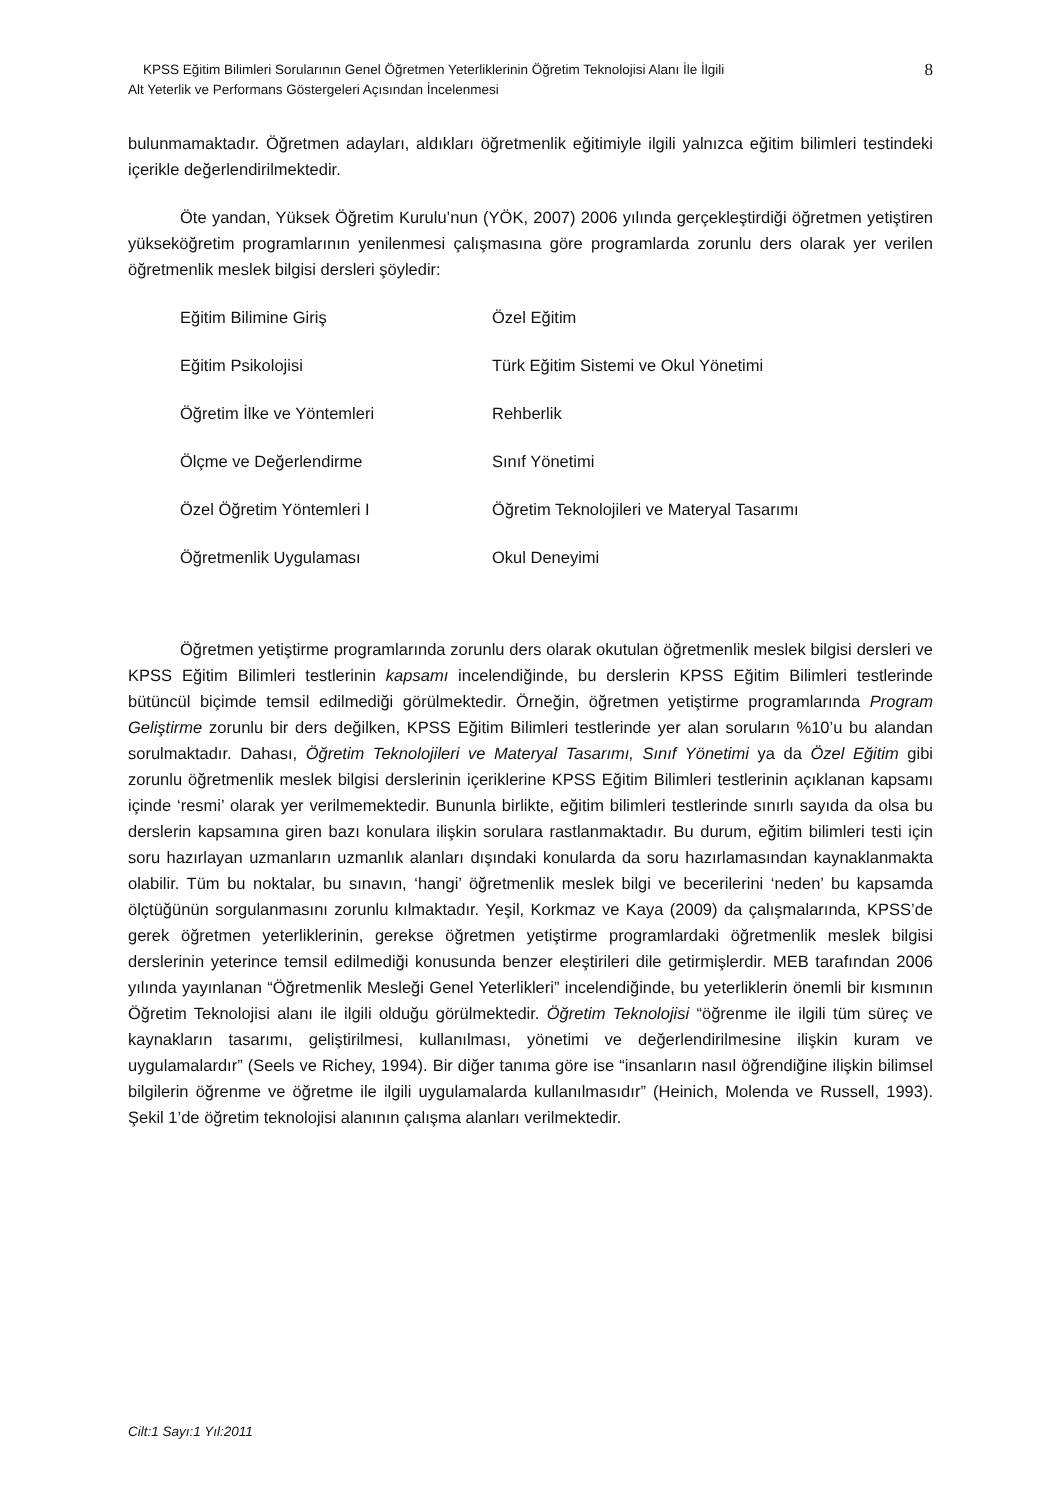KPSS Eğitim Bilimleri Sorularının Genel Öğretmen Yeterliklerinin Öğretim Teknolojisi Alanı İle İlgili 8
Alt Yeterlik ve Performans Göstergeleri Açısından İncelenmesi
bulunmamaktadır. Öğretmen adayları, aldıkları öğretmenlik eğitimiyle ilgili yalnızca eğitim bilimleri testindeki içerikle değerlendirilmektedir.
Öte yandan, Yüksek Öğretim Kurulu’nun (YÖK, 2007) 2006 yılında gerçekleştirdiği öğretmen yetiştiren yükseköğretim programlarının yenilenmesi çalışmasına göre programlarda zorunlu ders olarak yer verilen öğretmenlik meslek bilgisi dersleri şöyledir:
| Eğitim Bilimine Giriş | Özel Eğitim |
| Eğitim Psikolojisi | Türk Eğitim Sistemi ve Okul Yönetimi |
| Öğretim İlke ve Yöntemleri | Rehberlik |
| Ölçme ve Değerlendirme | Sınıf Yönetimi |
| Özel Öğretim Yöntemleri I | Öğretim Teknolojileri ve Materyal Tasarımı |
| Öğretmenlik Uygulaması | Okul Deneyimi |
Öğretmen yetiştirme programlarında zorunlu ders olarak okutulan öğretmenlik meslek bilgisi dersleri ve KPSS Eğitim Bilimleri testlerinin kapsamı incelendiğinde, bu derslerin KPSS Eğitim Bilimleri testlerinde bütüncül biçimde temsil edilmediği görülmektedir. Örneğin, öğretmen yetiştirme programlarında Program Geliştirme zorunlu bir ders değilken, KPSS Eğitim Bilimleri testlerinde yer alan soruların %10’u bu alandan sorulmaktadır. Dahası, Öğretim Teknolojileri ve Materyal Tasarımı, Sınıf Yönetimi ya da Özel Eğitim gibi zorunlu öğretmenlik meslek bilgisi derslerinin içeriklerine KPSS Eğitim Bilimleri testlerinin açıklanan kapsamı içinde ‘resmi’ olarak yer verilmemektedir. Bununla birlikte, eğitim bilimleri testlerinde sınırlı sayıda da olsa bu derslerin kapsamına giren bazı konulara ilişkin sorulara rastlanmaktadır. Bu durum, eğitim bilimleri testi için soru hazırlayan uzmanların uzmanlık alanları dışındaki konularda da soru hazırlamasından kaynaklanmakta olabilir. Tüm bu noktalar, bu sınavın, ‘hangi’ öğretmenlik meslek bilgi ve becerilerini ‘neden’ bu kapsamda ölçtüğünün sorgulanmasını zorunlu kılmaktadır. Yeşil, Korkmaz ve Kaya (2009) da çalışmalarında, KPSS’de gerek öğretmen yeterliklerinin, gerekse öğretmen yetiştirme programlardaki öğretmenlik meslek bilgisi derslerinin yeterince temsil edilmediği konusunda benzer eleştirileri dile getirmişlerdir. MEB tarafından 2006 yılında yayınlanan “Öğretmenlik Mesleği Genel Yeterlikleri” incelendiğinde, bu yeterliklerin önemli bir kısmının Öğretim Teknolojisi alanı ile ilgili olduğu görülmektedir. Öğretim Teknolojisi “öğrenme ile ilgili tüm süreç ve kaynakların tasarımı, geliştirilmesi, kullanılması, yönetimi ve değerlendirilmesine ilişkin kuram ve uygulamalardır” (Seels ve Richey, 1994). Bir diğer tanıma göre ise “insanların nasıl öğrendiğine ilişkin bilimsel bilgilerin öğrenme ve öğretme ile ilgili uygulamalarda kullanılmasıdır” (Heinich, Molenda ve Russell, 1993). Şekil 1’de öğretim teknolojisi alanının çalışma alanları verilmektedir.
Cilt:1 Sayı:1 Yıl:2011